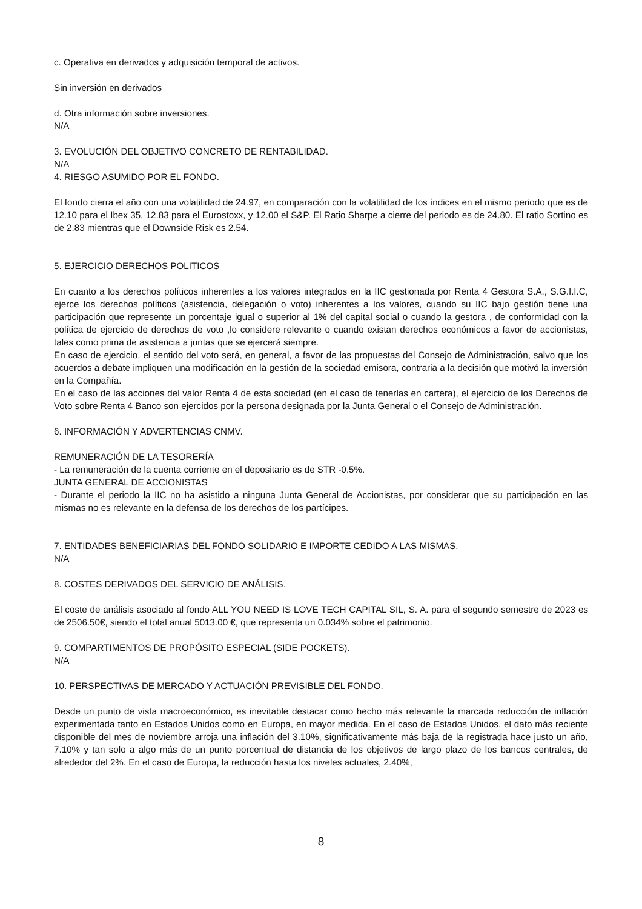c. Operativa en derivados y adquisición temporal de activos.
Sin inversión en derivados
d. Otra información sobre inversiones.
N/A
3. EVOLUCIÓN DEL OBJETIVO CONCRETO DE RENTABILIDAD.
N/A
4. RIESGO ASUMIDO POR EL FONDO.
El fondo cierra el año con una volatilidad de 24.97, en comparación con la volatilidad de los índices en el mismo periodo que es de 12.10 para el Ibex 35, 12.83 para el Eurostoxx, y 12.00 el S&P. El Ratio Sharpe a cierre del periodo es de 24.80. El ratio Sortino es de 2.83 mientras que el Downside Risk es 2.54.
5. EJERCICIO DERECHOS POLITICOS
En cuanto a los derechos políticos inherentes a los valores integrados en la IIC gestionada por Renta 4 Gestora S.A., S.G.I.I.C, ejerce los derechos políticos (asistencia, delegación o voto) inherentes a los valores, cuando su IIC bajo gestión tiene una participación que represente un porcentaje igual o superior al 1% del capital social o cuando la gestora , de conformidad con la política de ejercicio de derechos de voto ,lo considere relevante o cuando existan derechos económicos a favor de accionistas, tales como prima de asistencia a juntas que se ejercerá siempre.
En caso de ejercicio, el sentido del voto será, en general, a favor de las propuestas del Consejo de Administración, salvo que los acuerdos a debate impliquen una modificación en la gestión de la sociedad emisora, contraria a la decisión que motivó la inversión en la Compañía.
En el caso de las acciones del valor Renta 4 de esta sociedad (en el caso de tenerlas en cartera), el ejercicio de los Derechos de Voto sobre Renta 4 Banco son ejercidos por la persona designada por la Junta General o el Consejo de Administración.
6. INFORMACIÓN Y ADVERTENCIAS CNMV.
REMUNERACIÓN DE LA TESORERÍA
- La remuneración de la cuenta corriente en el depositario es de STR -0.5%.
JUNTA GENERAL DE ACCIONISTAS
- Durante el periodo la IIC no ha asistido a ninguna Junta General de Accionistas, por considerar que su participación en las mismas no es relevante en la defensa de los derechos de los partícipes.
7. ENTIDADES BENEFICIARIAS DEL FONDO SOLIDARIO E IMPORTE CEDIDO A LAS MISMAS.
N/A
8. COSTES DERIVADOS DEL SERVICIO DE ANÁLISIS.
El coste de análisis asociado al fondo ALL YOU NEED IS LOVE TECH CAPITAL SIL, S. A. para el segundo semestre de 2023 es de 2506.50€, siendo el total anual 5013.00 €, que representa un 0.034% sobre el patrimonio.
9. COMPARTIMENTOS DE PROPÓSITO ESPECIAL (SIDE POCKETS).
N/A
10. PERSPECTIVAS DE MERCADO Y ACTUACIÓN PREVISIBLE DEL FONDO.
Desde un punto de vista macroeconómico, es inevitable destacar como hecho más relevante la marcada reducción de inflación experimentada tanto en Estados Unidos como en Europa, en mayor medida. En el caso de Estados Unidos, el dato más reciente disponible del mes de noviembre arroja una inflación del 3.10%, significativamente más baja de la registrada hace justo un año, 7.10% y tan solo a algo más de un punto porcentual de distancia de los objetivos de largo plazo de los bancos centrales, de alrededor del 2%. En el caso de Europa, la reducción hasta los niveles actuales, 2.40%,
8